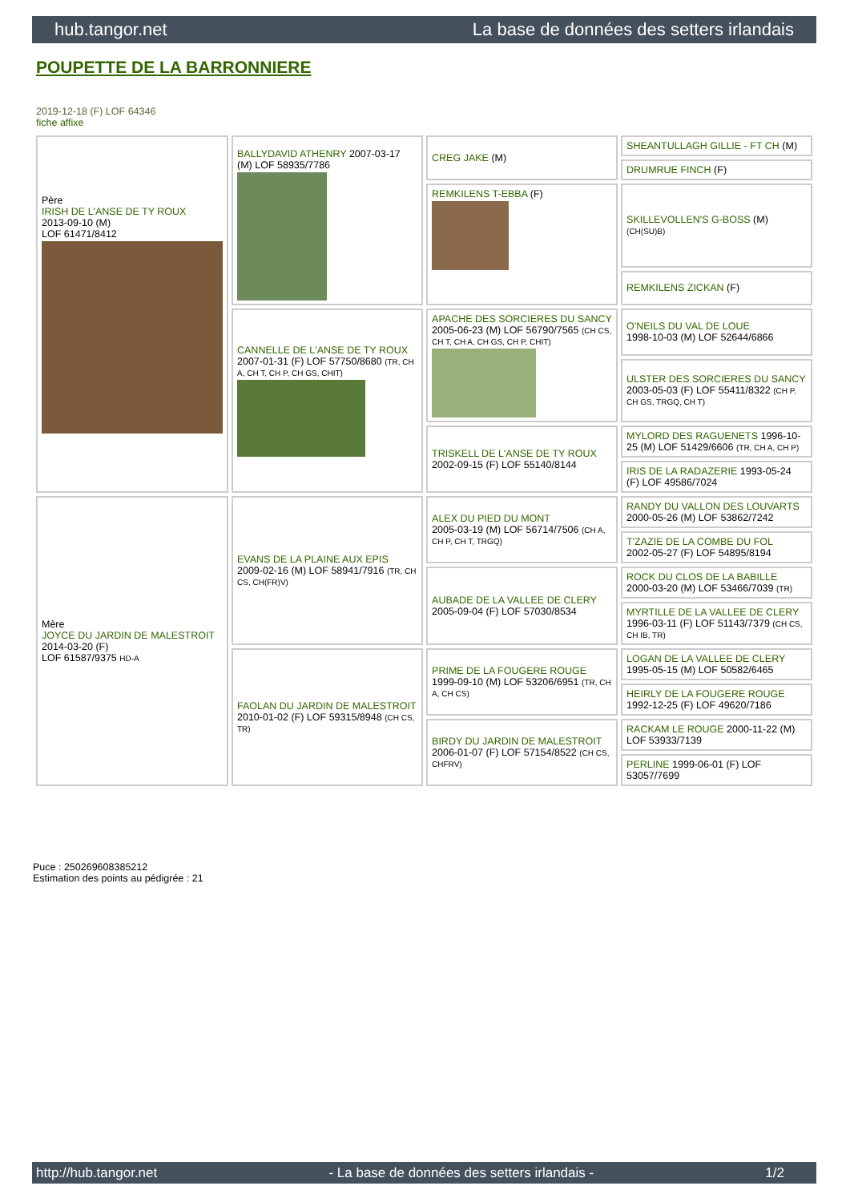hub.tangor.net La base de données des setters irlandais
POUPETTE DE LA BARRONNIERE
2019-12-18 (F) LOF 64346
fiche affixe
| Père IRISH DE L'ANSE DE TY ROUX 2013-09-10 (M) LOF 61471/8412 | BALLYDAVID ATHENRY 2007-03-17 (M) LOF 58935/7786 | CREG JAKE (M) | SHEANTULLAGH GILLIE - FT CH (M) |
| | | | DRUMRUE FINCH (F) |
| | | REMKILENS T-EBBA (F) | SKILLEVOLLEN'S G-BOSS (M) (CH(SU)B) |
| | | | REMKILENS ZICKAN (F) |
| | CANNELLE DE L'ANSE DE TY ROUX 2007-01-31 (F) LOF 57750/8680 (TR, CH A, CH T, CH P, CH GS, CHIT) | APACHE DES SORCIERES DU SANCY 2005-06-23 (M) LOF 56790/7565 (CH CS, CH T, CH A, CH GS, CH P, CHIT) | O'NEILS DU VAL DE LOUE 1998-10-03 (M) LOF 52644/6866 |
| | | | ULSTER DES SORCIERES DU SANCY 2003-05-03 (F) LOF 55411/8322 (CH P, CH GS, TRGQ, CH T) |
| | | TRISKELL DE L'ANSE DE TY ROUX 2002-09-15 (F) LOF 55140/8144 | MYLORD DES RAGUENETS 1996-10-25 (M) LOF 51429/6606 (TR, CH A, CH P) |
| | | | IRIS DE LA RADAZERIE 1993-05-24 (F) LOF 49586/7024 |
| Mère JOYCE DU JARDIN DE MALESTROIT 2014-03-20 (F) LOF 61587/9375 HD-A | EVANS DE LA PLAINE AUX EPIS 2009-02-16 (M) LOF 58941/7916 (TR, CH CS, CH(FR)V) | ALEX DU PIED DU MONT 2005-03-19 (M) LOF 56714/7506 (CH A, CH P, CH T, TRGQ) | RANDY DU VALLON DES LOUVARTS 2000-05-26 (M) LOF 53862/7242 |
| | | | T'ZAZIE DE LA COMBE DU FOL 2002-05-27 (F) LOF 54895/8194 |
| | | AUBADE DE LA VALLEE DE CLERY 2005-09-04 (F) LOF 57030/8534 | ROCK DU CLOS DE LA BABILLE 2000-03-20 (M) LOF 53466/7039 (TR) |
| | | | MYRTILLE DE LA VALLEE DE CLERY 1996-03-11 (F) LOF 51143/7379 (CH CS, CH IB, TR) |
| | FAOLAN DU JARDIN DE MALESTROIT 2010-01-02 (F) LOF 59315/8948 (CH CS, TR) | PRIME DE LA FOUGERE ROUGE 1999-09-10 (M) LOF 53206/6951 (TR, CH A, CH CS) | LOGAN DE LA VALLEE DE CLERY 1995-05-15 (M) LOF 50582/6465 |
| | | | HEIRLY DE LA FOUGERE ROUGE 1992-12-25 (F) LOF 49620/7186 |
| | | BIRDY DU JARDIN DE MALESTROIT 2006-01-07 (F) LOF 57154/8522 (CH CS, CHFRV) | RACKAM LE ROUGE 2000-11-22 (M) LOF 53933/7139 |
| | | | PERLINE 1999-06-01 (F) LOF 53057/7699 |
Puce : 250269608385212
Estimation des points au pédigrée : 21
http://hub.tangor.net - La base de données des setters irlandais - 1/2